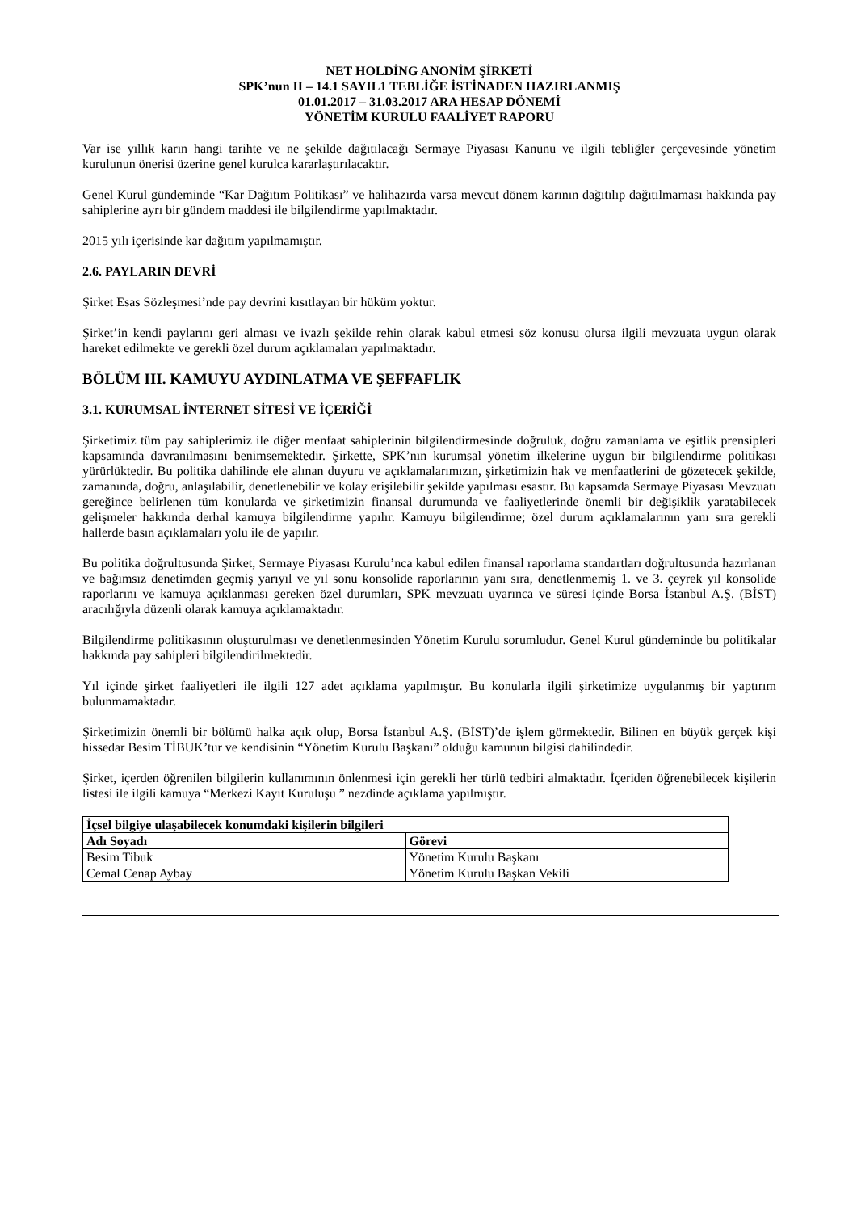NET HOLDİNG ANONİM ŞİRKETİ
SPK’nun II – 14.1 SAYIL1 TEBLİĞE İSTİNADEN HAZIRLANMIŞ
01.01.2017 – 31.03.2017 ARA HESAP DÖNEMİ
YÖNETİM KURULU FAALİYET RAPORU
Var ise yıllık karın hangi tarihte ve ne şekilde dağıtılacağı Sermaye Piyasası Kanunu ve ilgili tebliğler çerçevesinde yönetim kurulunun önerisi üzerine genel kurulca kararlaştırılacaktır.
Genel Kurul gündeminde “Kar Dağıtım Politikası” ve halihazırda varsa mevcut dönem karının dağıtılıp dağıtılmaması hakkında pay sahiplerine ayrı bir gündem maddesi ile bilgilendirme yapılmaktadır.
2015 yılı içerisinde kar dağıtım yapılmamıştır.
2.6. PAYLARIN DEVRİ
Şirket Esas Sözleşmesi’nde pay devrini kısıtlayan bir hüküm yoktur.
Şirket’in kendi paylarını geri alması ve ivazlı şekilde rehin olarak kabul etmesi söz konusu olursa ilgili mevzuata uygun olarak hareket edilmekte ve gerekli özel durum açıklamaları yapılmaktadır.
BÖLÜM III. KAMUYU AYDINLATMA VE ŞEFFAFLIK
3.1. KURUMSAL İNTERNET SİTESİ VE İÇERİĞİ
Şirketimiz tüm pay sahiplerimiz ile diğer menfaat sahiplerinin bilgilendirmesinde doğruluk, doğru zamanlama ve eşitlik prensipleri kapsamında davranılmasını benimsemektedir. Şirkette, SPK’nın kurumsal yönetim ilkelerine uygun bir bilgilendirme politikası yürürlüktedir. Bu politika dahilinde ele alınan duyuru ve açıklamalarımızın, şirketimizin hak ve menfaatlerini de gözetecek şekilde, zamanında, doğru, anlaşılabilir, denetlenebilir ve kolay erişilebilir şekilde yapılması esastır. Bu kapsamda Sermaye Piyasası Mevzuatı gereğince belirlenen tüm konularda ve şirketimizin finansal durumunda ve faaliyetlerinde önemli bir değişiklik yaratabilecek gelişmeler hakkında derhal kamuya bilgilendirme yapılır. Kamuyu bilgilendirme; özel durum açıklamalarının yanı sıra gerekli hallerde basın açıklamaları yolu ile de yapılır.
Bu politika doğrultusunda Şirket, Sermaye Piyasası Kurulu’nca kabul edilen finansal raporlama standartları doğrultusunda hazırlanan ve bağımsız denetimden geçmiş yarıyıl ve yıl sonu konsolide raporlarının yanı sıra, denetlenmemiş 1. ve 3. çeyrek yıl konsolide raporlarını ve kamuya açıklanması gereken özel durumları, SPK mevzuatı uyarınca ve süresi içinde Borsa İstanbul A.Ş. (BİST) aracılığıyla düzenli olarak kamuya açıklamaktadır.
Bilgilendirme politikasının oluşturulması ve denetlenmesinden Yönetim Kurulu sorumludur. Genel Kurul gündeminde bu politikalar hakkında pay sahipleri bilgilendirilmektedir.
Yıl içinde şirket faaliyetleri ile ilgili 127 adet açıklama yapılmıştır. Bu konularla ilgili şirketimize uygulanmış bir yaptırım bulunmamaktadır.
Şirketimizin önemli bir bölümü halka açık olup, Borsa İstanbul A.Ş. (BİST)’de işlem görmektedir. Bilinen en büyük gerçek kişi hissedar Besim TİBUK’tur ve kendisinin “Yönetim Kurulu Başkanı” olduğu kamunun bilgisi dahilindedir.
Şirket, içerden öğrenilen bilgilerin kullanımının önlenmesi için gerekli her türlü tedbiri almaktadır. İçeriden öğrenebilecek kişilerin listesi ile ilgili kamuya “Merkezi Kayıt Kuruluşu ” nezdinde açıklama yapılmıştır.
| İçsel bilgiye ulaşabilecek konumdaki kişilerin bilgileri | |
| --- | --- |
| Adı Soyadı | Görevi |
| Besim Tibuk | Yönetim Kurulu Başkanı |
| Cemal Cenap Aybay | Yönetim Kurulu Başkan Vekili |